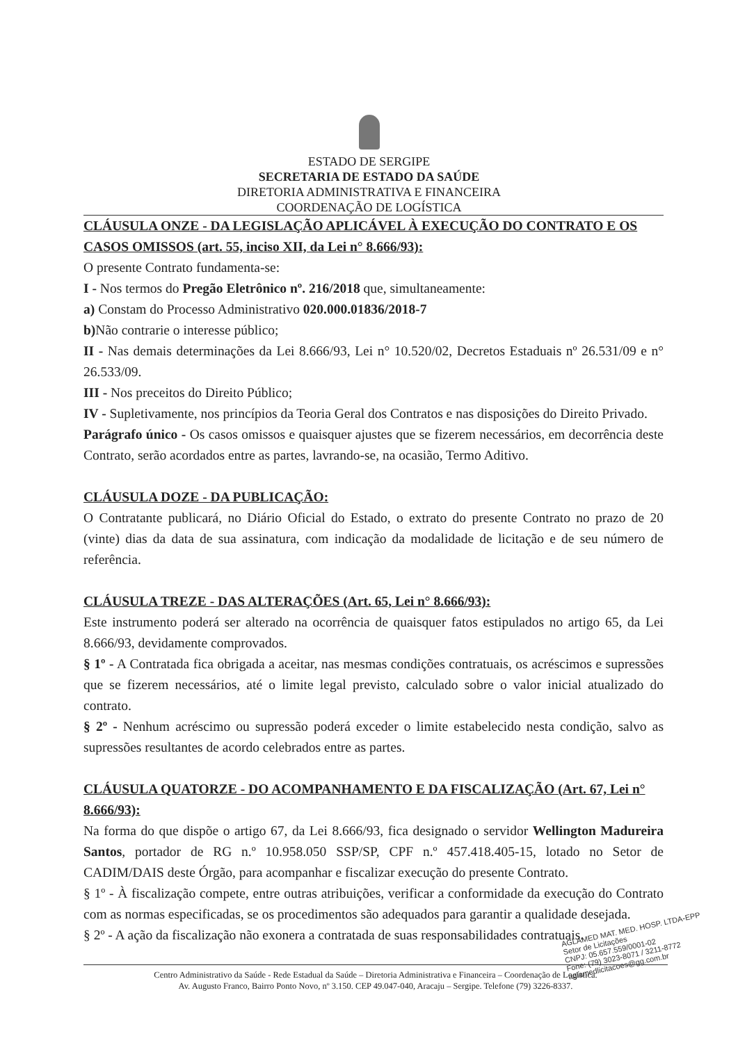ESTADO DE SERGIPE
SECRETARIA DE ESTADO DA SAÚDE
DIRETORIA ADMINISTRATIVA E FINANCEIRA
COORDENAÇÃO DE LOGÍSTICA
CLÁUSULA ONZE - DA LEGISLAÇÃO APLICÁVEL À EXECUÇÃO DO CONTRATO E OS CASOS OMISSOS (art. 55, inciso XII, da Lei n° 8.666/93):
O presente Contrato fundamenta-se:
I - Nos termos do Pregão Eletrônico nº. 216/2018 que, simultaneamente:
a) Constam do Processo Administrativo 020.000.01836/2018-7
b) Não contrarie o interesse público;
II - Nas demais determinações da Lei 8.666/93, Lei n° 10.520/02, Decretos Estaduais nº 26.531/09 e n° 26.533/09.
III - Nos preceitos do Direito Público;
IV - Supletivamente, nos princípios da Teoria Geral dos Contratos e nas disposições do Direito Privado.
Parágrafo único - Os casos omissos e quaisquer ajustes que se fizerem necessários, em decorrência deste Contrato, serão acordados entre as partes, lavrando-se, na ocasião, Termo Aditivo.
CLÁUSULA DOZE - DA PUBLICAÇÃO:
O Contratante publicará, no Diário Oficial do Estado, o extrato do presente Contrato no prazo de 20 (vinte) dias da data de sua assinatura, com indicação da modalidade de licitação e de seu número de referência.
CLÁUSULA TREZE - DAS ALTERAÇÕES (Art. 65, Lei n° 8.666/93):
Este instrumento poderá ser alterado na ocorrência de quaisquer fatos estipulados no artigo 65, da Lei 8.666/93, devidamente comprovados.
§ 1º - A Contratada fica obrigada a aceitar, nas mesmas condições contratuais, os acréscimos e supressões que se fizerem necessários, até o limite legal previsto, calculado sobre o valor inicial atualizado do contrato.
§ 2º - Nenhum acréscimo ou supressão poderá exceder o limite estabelecido nesta condição, salvo as supressões resultantes de acordo celebrados entre as partes.
CLÁUSULA QUATORZE - DO ACOMPANHAMENTO E DA FISCALIZAÇÃO (Art. 67, Lei n° 8.666/93):
Na forma do que dispõe o artigo 67, da Lei 8.666/93, fica designado o servidor Wellington Madureira Santos, portador de RG n.º 10.958.050 SSP/SP, CPF n.º 457.418.405-15, lotado no Setor de CADIM/DAIS deste Órgão, para acompanhar e fiscalizar execução do presente Contrato.
§ 1º - À fiscalização compete, entre outras atribuições, verificar a conformidade da execução do Contrato com as normas especificadas, se os procedimentos são adequados para garantir a qualidade desejada.
§ 2º - A ação da fiscalização não exonera a contratada de suas responsabilidades contratuais.
AGLAMED MAT. MED. HOSP. LTDA-EPP
Setor de Licitações
CNPJ: 05.657.559/0001-02
Fone: (79) 3023-8071 / 3211-8772
aglamedlicitacoes@gg.com.br
Centro Administrativo da Saúde - Rede Estadual da Saúde – Diretoria Administrativa e Financeira – Coordenação de Logística.
Av. Augusto Franco, Bairro Ponto Novo, nº 3.150. CEP 49.047-040, Aracaju – Sergipe. Telefone (79) 3226-8337.